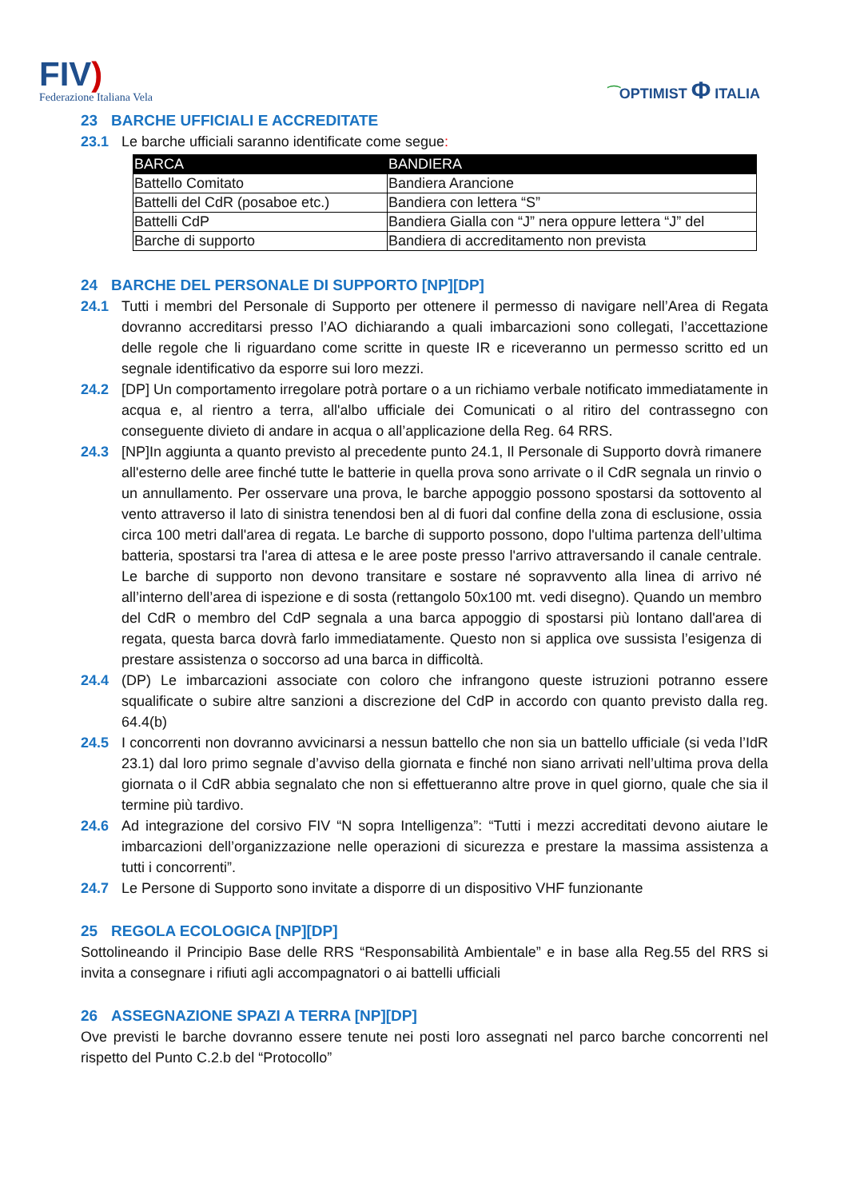FIV)
Federazione Italiana Vela
⁀OPTIMIST Φ ITALIA
23 BARCHE UFFICIALI E ACCREDITATE
23.1 Le barche ufficiali saranno identificate come segue:
| BARCA | BANDIERA |
| --- | --- |
| Battello Comitato | Bandiera Arancione |
| Battelli del CdR (posaboe etc.) | Bandiera con lettera “S” |
| Battelli CdP | Bandiera Gialla con “J” nera oppure lettera “J” del |
| Barche di supporto | Bandiera di accreditamento non prevista |
24 BARCHE DEL PERSONALE DI SUPPORTO [NP][DP]
24.1 Tutti i membri del Personale di Supporto per ottenere il permesso di navigare nell’Area di Regata dovranno accreditarsi presso l’AO dichiarando a quali imbarcazioni sono collegati, l’accettazione delle regole che li riguardano come scritte in queste IR e riceveranno un permesso scritto ed un segnale identificativo da esporre sui loro mezzi.
24.2 [DP] Un comportamento irregolare potrà portare o a un richiamo verbale notificato immediatamente in acqua e, al rientro a terra, all'albo ufficiale dei Comunicati o al ritiro del contrassegno con conseguente divieto di andare in acqua o all’applicazione della Reg. 64 RRS.
24.3 [NP]In aggiunta a quanto previsto al precedente punto 24.1, Il Personale di Supporto dovrà rimanere all'esterno delle aree finché tutte le batterie in quella prova sono arrivate o il CdR segnala un rinvio o un annullamento. Per osservare una prova, le barche appoggio possono spostarsi da sottovento al vento attraverso il lato di sinistra tenendosi ben al di fuori dal confine della zona di esclusione, ossia circa 100 metri dall'area di regata. Le barche di supporto possono, dopo l'ultima partenza dell’ultima batteria, spostarsi tra l'area di attesa e le aree poste presso l'arrivo attraversando il canale centrale. Le barche di supporto non devono transitare e sostare né sopravvento alla linea di arrivo né all’interno dell’area di ispezione e di sosta (rettangolo 50x100 mt. vedi disegno). Quando un membro del CdR o membro del CdP segnala a una barca appoggio di spostarsi più lontano dall'area di regata, questa barca dovrà farlo immediatamente. Questo non si applica ove sussista l’esigenza di prestare assistenza o soccorso ad una barca in difficoltà.
24.4 (DP) Le imbarcazioni associate con coloro che infrangono queste istruzioni potranno essere squalificate o subire altre sanzioni a discrezione del CdP in accordo con quanto previsto dalla reg. 64.4(b)
24.5 I concorrenti non dovranno avvicinarsi a nessun battello che non sia un battello ufficiale (si veda l’IdR 23.1) dal loro primo segnale d’avviso della giornata e finché non siano arrivati nell’ultima prova della giornata o il CdR abbia segnalato che non si effettueranno altre prove in quel giorno, quale che sia il termine più tardivo.
24.6 Ad integrazione del corsivo FIV “N sopra Intelligenza”: “Tutti i mezzi accreditati devono aiutare le imbarcazioni dell’organizzazione nelle operazioni di sicurezza e prestare la massima assistenza a tutti i concorrenti”.
24.7 Le Persone di Supporto sono invitate a disporre di un dispositivo VHF funzionante
25 REGOLA ECOLOGICA [NP][DP]
Sottolineando il Principio Base delle RRS “Responsabilità Ambientale” e in base alla Reg.55 del RRS si invita a consegnare i rifiuti agli accompagnatori o ai battelli ufficiali
26 ASSEGNAZIONE SPAZI A TERRA [NP][DP]
Ove previsti le barche dovranno essere tenute nei posti loro assegnati nel parco barche concorrenti nel rispetto del Punto C.2.b del “Protocollo”